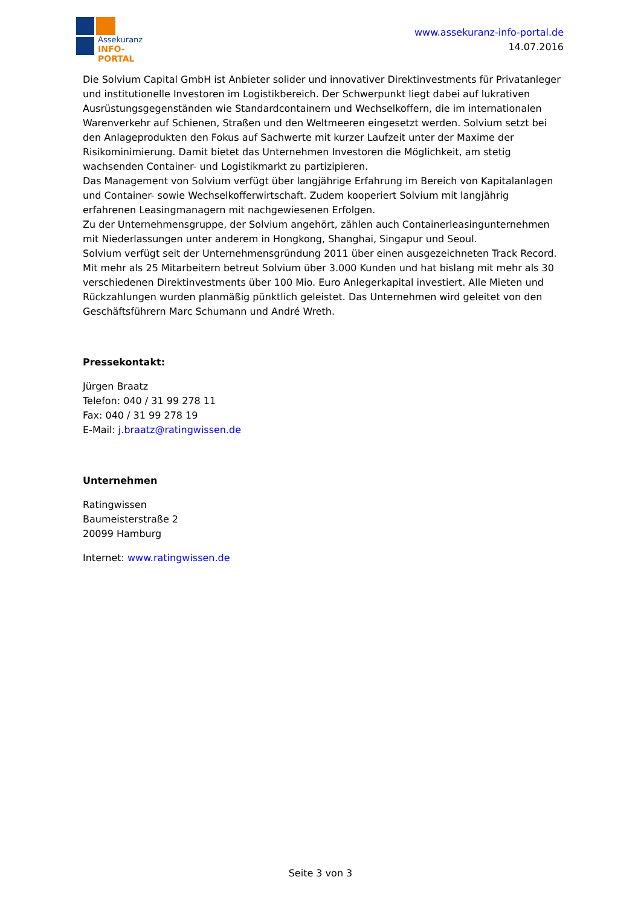Assekuranz
INFO-PORTAL
www.assekuranz-info-portal.de
14.07.2016
Die Solvium Capital GmbH ist Anbieter solider und innovativer Direktinvestments für Privatanleger und institutionelle Investoren im Logistikbereich. Der Schwerpunkt liegt dabei auf lukrativen Ausrüstungsgegenständen wie Standardcontainern und Wechselkoffern, die im internationalen Warenverkehr auf Schienen, Straßen und den Weltmeeren eingesetzt werden. Solvium setzt bei den Anlageprodukten den Fokus auf Sachwerte mit kurzer Laufzeit unter der Maxime der Risikominimierung. Damit bietet das Unternehmen Investoren die Möglichkeit, am stetig wachsenden Container- und Logistikmarkt zu partizipieren.
Das Management von Solvium verfügt über langjährige Erfahrung im Bereich von Kapitalanlagen und Container- sowie Wechselkofferwirtschaft. Zudem kooperiert Solvium mit langjährig erfahrenen Leasingmanagern mit nachgewiesenen Erfolgen.
Zu der Unternehmensgruppe, der Solvium angehört, zählen auch Containerleasingunternehmen mit Niederlassungen unter anderem in Hongkong, Shanghai, Singapur und Seoul.
Solvium verfügt seit der Unternehmensgründung 2011 über einen ausgezeichneten Track Record. Mit mehr als 25 Mitarbeitern betreut Solvium über 3.000 Kunden und hat bislang mit mehr als 30 verschiedenen Direktinvestments über 100 Mio. Euro Anlegerkapital investiert. Alle Mieten und Rückzahlungen wurden planmäßig pünktlich geleistet. Das Unternehmen wird geleitet von den Geschäftsführern Marc Schumann und André Wreth.
Pressekontakt:
Jürgen Braatz
Telefon: 040 / 31 99 278 11
Fax: 040 / 31 99 278 19
E-Mail: j.braatz@ratingwissen.de
Unternehmen
Ratingwissen
Baumeisterstraße 2
20099 Hamburg
Internet: www.ratingwissen.de
Seite 3 von 3